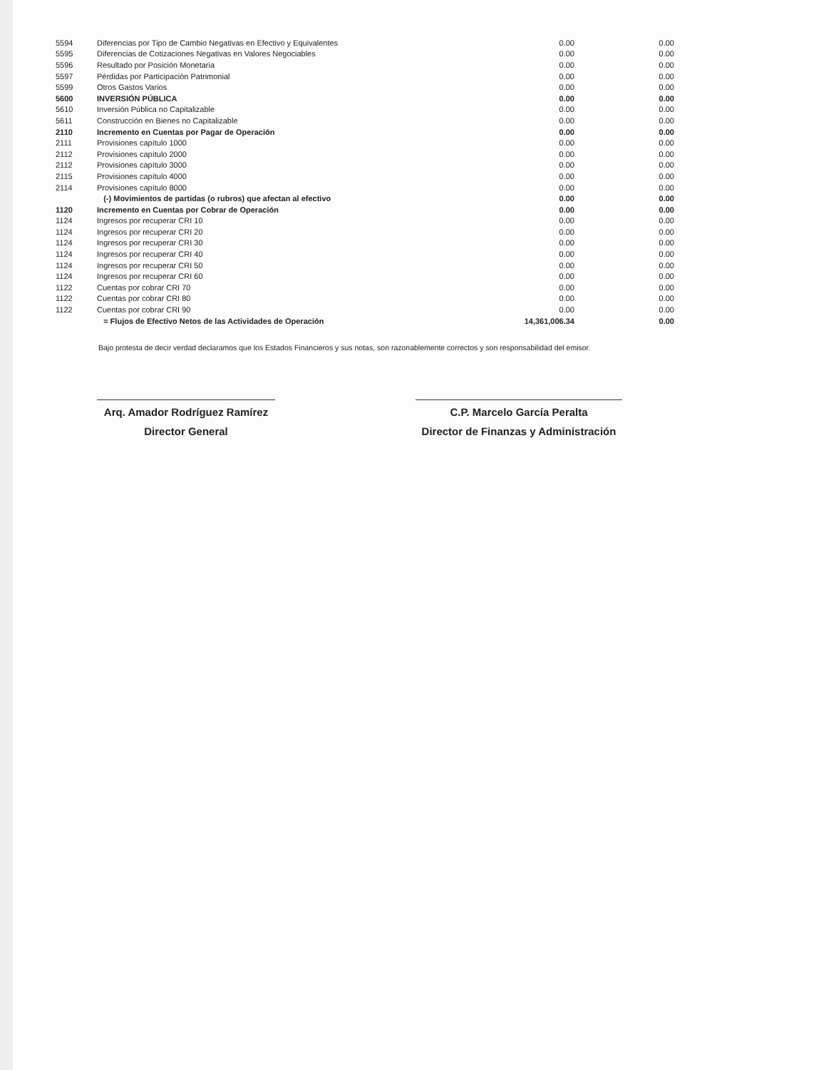| 5594 | Diferencias por Tipo de Cambio Negativas en Efectivo y Equivalentes | 0.00 | 0.00 |
| 5595 | Diferencias de Cotizaciones Negativas en Valores Negociables | 0.00 | 0.00 |
| 5596 | Resultado por Posición Monetaria | 0.00 | 0.00 |
| 5597 | Pérdidas por Participación Patrimonial | 0.00 | 0.00 |
| 5599 | Otros Gastos Varios | 0.00 | 0.00 |
| 5600 | INVERSIÓN PÚBLICA | 0.00 | 0.00 |
| 5610 | Inversión Pública no Capitalizable | 0.00 | 0.00 |
| 5611 | Construcción en Bienes no Capitalizable | 0.00 | 0.00 |
| 2110 | Incremento en Cuentas por Pagar de Operación | 0.00 | 0.00 |
| 2111 | Provisiones capítulo 1000 | 0.00 | 0.00 |
| 2112 | Provisiones capítulo 2000 | 0.00 | 0.00 |
| 2112 | Provisiones capítulo 3000 | 0.00 | 0.00 |
| 2115 | Provisiones capítulo 4000 | 0.00 | 0.00 |
| 2114 | Provisiones capítulo 8000 | 0.00 | 0.00 |
| | (-) Movimientos de partidas (o rubros) que afectan al efectivo | 0.00 | 0.00 |
| 1120 | Incremento en Cuentas por Cobrar de Operación | 0.00 | 0.00 |
| 1124 | Ingresos por recuperar CRI 10 | 0.00 | 0.00 |
| 1124 | Ingresos por recuperar CRI 20 | 0.00 | 0.00 |
| 1124 | Ingresos por recuperar CRI 30 | 0.00 | 0.00 |
| 1124 | Ingresos por recuperar CRI 40 | 0.00 | 0.00 |
| 1124 | Ingresos por recuperar CRI 50 | 0.00 | 0.00 |
| 1124 | Ingresos por recuperar CRI 60 | 0.00 | 0.00 |
| 1122 | Cuentas por cobrar CRI 70 | 0.00 | 0.00 |
| 1122 | Cuentas por cobrar CRI 80 | 0.00 | 0.00 |
| 1122 | Cuentas por cobrar CRI 90 | 0.00 | 0.00 |
| | = Flujos de Efectivo Netos de las Actividades de Operación | 14,361,006.34 | 0.00 |
Bajo protesta de decir verdad declaramos que los Estados Financieros y sus notas, son razonablemente correctos y son responsabilidad del emisor.
Arq. Amador Rodríguez Ramírez
Director General
C.P. Marcelo García Peralta
Director de Finanzas y Administración